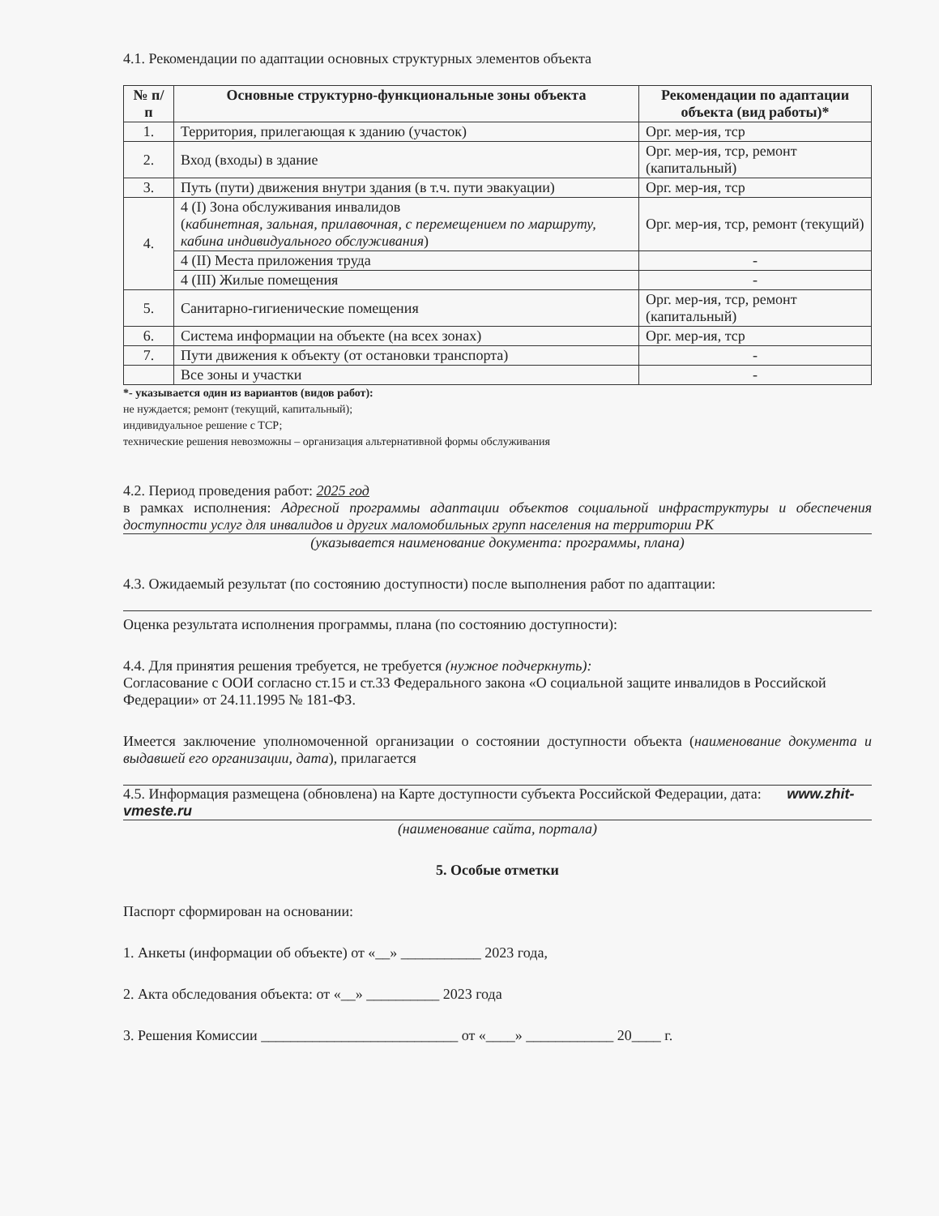4.1. Рекомендации по адаптации основных структурных элементов объекта
| № п/п | Основные структурно-функциональные зоны объекта | Рекомендации по адаптации объекта (вид работы)* |
| --- | --- | --- |
| 1. | Территория, прилегающая к зданию (участок) | Орг. мер-ия, тср |
| 2. | Вход (входы) в здание | Орг. мер-ия, тср, ремонт (капитальный) |
| 3. | Путь (пути) движения внутри здания (в т.ч. пути эвакуации) | Орг. мер-ия, тср |
| 4. | 4 (I) Зона обслуживания инвалидов ( кабинетная, зальная, прилавочная, с перемещением по маршруту, кабина индивидуального обслуживания ) | Орг. мер-ия, тср, ремонт (текущий) |
| | 4 (II) Места приложения труда | - |
| | 4 (III) Жилые помещения | - |
| 5. | Санитарно-гигиенические помещения | Орг. мер-ия, тср, ремонт (капитальный) |
| 6. | Система информации на объекте (на всех зонах) | Орг. мер-ия, тср |
| 7. | Пути движения к объекту (от остановки транспорта) | - |
| | Все зоны и участки | - |
*- указывается один из вариантов (видов работ):
не нуждается; ремонт (текущий, капитальный);
индивидуальное решение с ТСР;
технические решения невозможны – организация альтернативной формы обслуживания
4.2. Период проведения работ: 2025 год
в рамках исполнения: Адресной программы адаптации объектов социальной инфраструктуры и обеспечения доступности услуг для инвалидов и других маломобильных групп населения на территории РК
(указывается наименование документа: программы, плана)
4.3. Ожидаемый результат (по состоянию доступности) после выполнения работ по адаптации:
Оценка результата исполнения программы, плана (по состоянию доступности):
4.4. Для принятия решения требуется, не требуется (нужное подчеркнуть):
Согласование с ООИ согласно ст.15 и ст.33 Федерального закона «О социальной защите инвалидов в Российской Федерации» от 24.11.1995 № 181-ФЗ.
Имеется заключение уполномоченной организации о состоянии доступности объекта (наименование документа и выдавшей его организации, дата), прилагается
4.5. Информация размещена (обновлена) на Карте доступности субъекта Российской Федерации, дата: www.zhit-vmeste.ru
(наименование сайта, портала)
5. Особые отметки
Паспорт сформирован на основании:
1. Анкеты (информации об объекте) от «__» ___________ 2023 года,
2. Акта обследования объекта: от «__» __________ 2023 года
3. Решения Комиссии ___________________________ от «____» ____________ 20____ г.